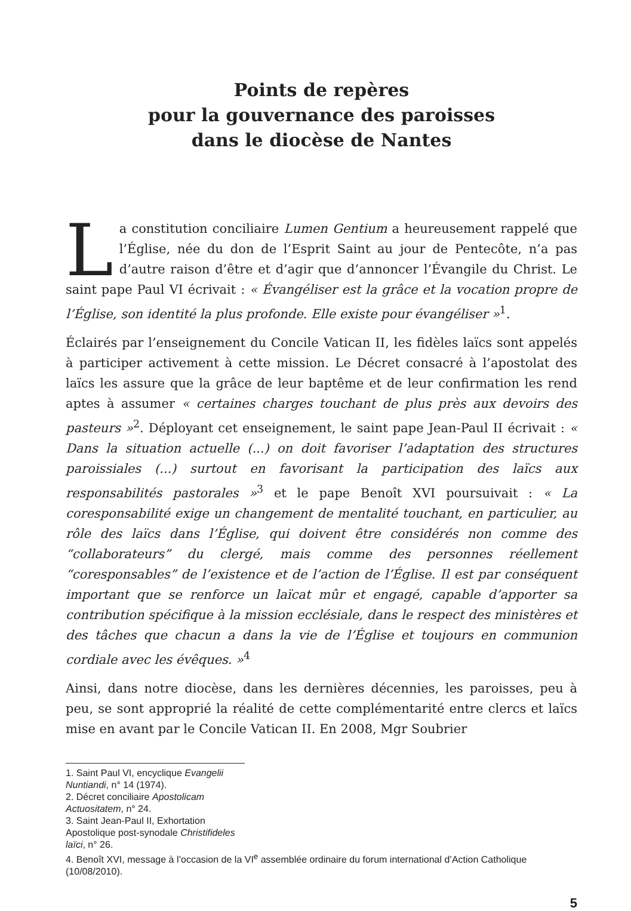Points de repères
pour la gouvernance des paroisses
dans le diocèse de Nantes
La constitution conciliaire Lumen Gentium a heureusement rappelé que l’Église, née du don de l’Esprit Saint au jour de Pentecôte, n’a pas d’autre raison d’être et d’agir que d’annoncer l’Évangile du Christ. Le saint pape Paul VI écrivait : « Évangéliser est la grâce et la vocation propre de l’Église, son identité la plus profonde. Elle existe pour évangéliser »<sup>1</sup>.
Éclairés par l’enseignement du Concile Vatican II, les fidèles laïcs sont appelés à participer activement à cette mission. Le Décret consacré à l’apostolat des laïcs les assure que la grâce de leur baptême et de leur confirmation les rend aptes à assumer « certaines charges touchant de plus près aux devoirs des pasteurs »<sup>2</sup>. Déployant cet enseignement, le saint pape Jean-Paul II écrivait : « Dans la situation actuelle (...) on doit favoriser l’adaptation des structures paroissiales (...) surtout en favorisant la participation des laïcs aux responsabilités pastorales »<sup>3</sup> et le pape Benoît XVI poursuivait : « La coresponsabilité exige un changement de mentalité touchant, en particulier, au rôle des laïcs dans l’Église, qui doivent être considérés non comme des “collaborateurs” du clergé, mais comme des personnes réellement “coresponsables” de l’existence et de l’action de l’Église. Il est par conséquent important que se renforce un laïcat mûr et engagé, capable d’apporter sa contribution spécifique à la mission ecclésiale, dans le respect des ministères et des tâches que chacun a dans la vie de l’Église et toujours en communion cordiale avec les évêques. »<sup>4</sup>
Ainsi, dans notre diocèse, dans les dernières décennies, les paroisses, peu à peu, se sont approprié la réalité de cette complémentarité entre clercs et laïcs mise en avant par le Concile Vatican II. En 2008, Mgr Soubrier
1. Saint Paul VI, encyclique Evangelii Nuntiandi, n° 14 (1974).
2. Décret conciliaire Apostolicam Actuositatem, n° 24.
3. Saint Jean-Paul II, Exhortation Apostolique post-synodale Christifideles laïci, n° 26.
4. Benoît XVI, message à l’occasion de la VI<sup>e</sup> assemblée ordinaire du forum international d’Action Catholique (10/08/2010).
5